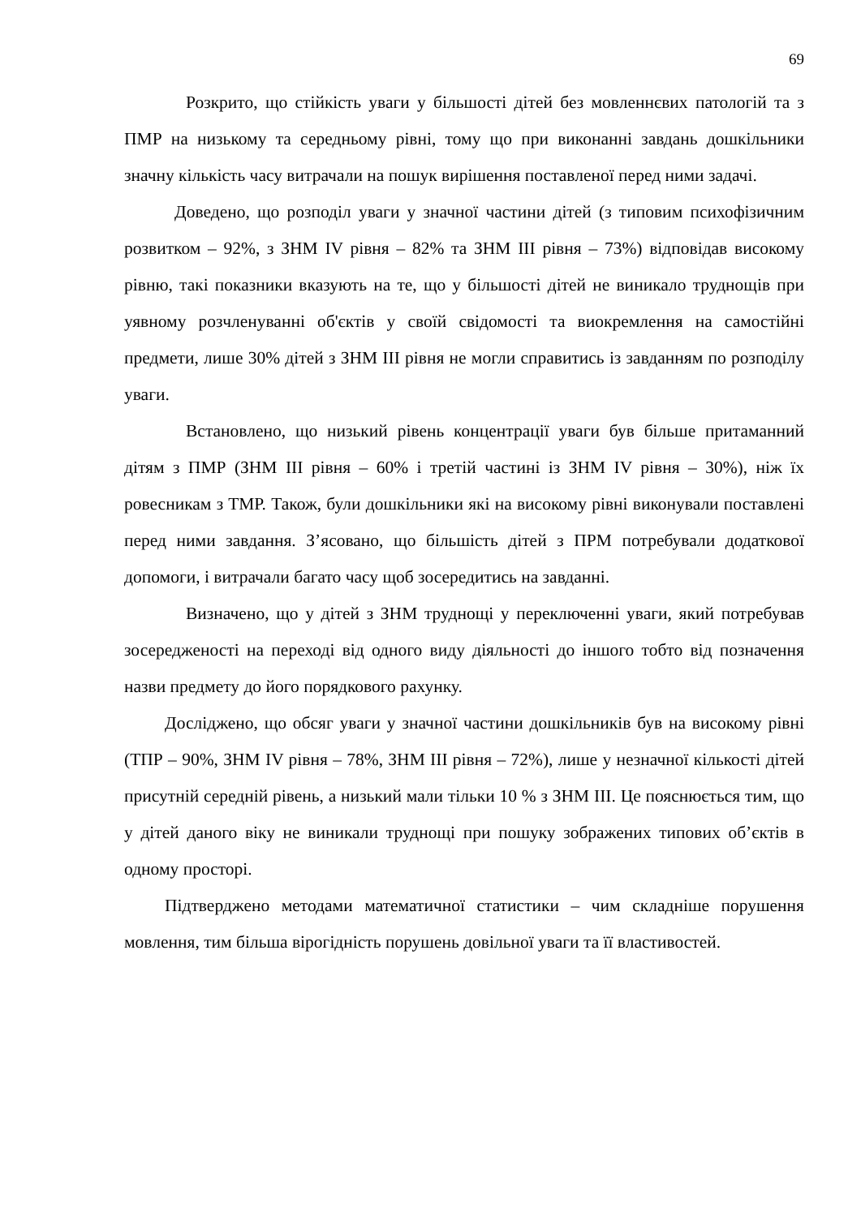69
Розкрито, що стійкість уваги у більшості дітей без мовленнєвих патологій та з ПМР на низькому та середньому рівні, тому що при виконанні завдань дошкільники значну кількість часу витрачали на пошук вирішення поставленої перед ними задачі.
Доведено, що розподіл уваги у значної частини дітей (з типовим психофізичним розвитком – 92%, з ЗНМ IV рівня – 82% та ЗНМ ІІІ рівня – 73%) відповідав високому рівню, такі показники вказують на те, що у більшості дітей не виникало труднощів при уявному розчленуванні об'єктів у своїй свідомості та виокремлення на самостійні предмети, лише 30% дітей з ЗНМ ІІІ рівня не могли справитись із завданням по розподілу уваги.
Встановлено, що низький рівень концентрації уваги був більше притаманний дітям з ПМР (ЗНМ ІІІ рівня – 60% і третій частині із ЗНМ IV рівня – 30%), ніж їх ровесникам з ТМР. Також, були дошкільники які на високому рівні виконували поставлені перед ними завдання. З’ясовано, що більшість дітей з ПРМ потребували додаткової допомоги, і витрачали багато часу щоб зосередитись на завданні.
Визначено, що у дітей з ЗНМ труднощі у переключенні уваги, який потребував зосередженості на переході від одного виду діяльності до іншого тобто від позначення назви предмету до його порядкового рахунку.
Досліджено, що обсяг уваги у значної частини дошкільників був на високому рівні (ТПР – 90%, ЗНМ IV рівня – 78%, ЗНМ ІІІ рівня – 72%), лише у незначної кількості дітей присутній середній рівень, а низький мали тільки 10 % з ЗНМ ІІІ. Це пояснюється тим, що у дітей даного віку не виникали труднощі при пошуку зображених типових об’єктів в одному просторі.
Підтверджено методами математичної статистики – чим складніше порушення мовлення, тим більша вірогідність порушень довільної уваги та її властивостей.